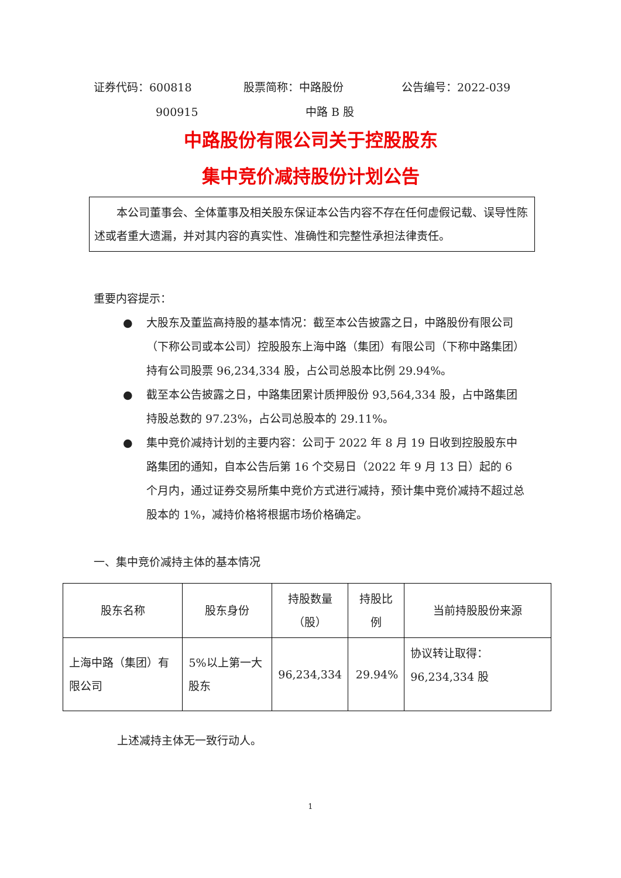证券代码：600818 股票简称：中路股份 公告编号：2022-039
900915 中路 B 股
中路股份有限公司关于控股股东
集中竞价减持股份计划公告
　　本公司董事会、全体董事及相关股东保证本公告内容不存在任何虚假记载、误导性陈述或者重大遗漏，并对其内容的真实性、准确性和完整性承担法律责任。
重要内容提示：
● 大股东及董监高持股的基本情况：截至本公告披露之日，中路股份有限公司（下称公司或本公司）控股股东上海中路（集团）有限公司（下称中路集团）持有公司股票 96,234,334 股，占公司总股本比例 29.94%。
● 截至本公告披露之日，中路集团累计质押股份 93,564,334 股，占中路集团持股总数的 97.23%，占公司总股本的 29.11%。
● 集中竞价减持计划的主要内容：公司于 2022 年 8 月 19 日收到控股股东中路集团的通知，自本公告后第 16 个交易日（2022 年 9 月 13 日）起的 6 个月内，通过证券交易所集中竞价方式进行减持，预计集中竞价减持不超过总股本的 1%，减持价格将根据市场价格确定。
一、集中竞价减持主体的基本情况
| 股东名称 | 股东身份 | 持股数量 （股） | 持股比例 | 当前持股股份来源 |
| --- | --- | --- | --- | --- |
| 上海中路（集团）有限公司 | 5%以上第一大股东 | 96,234,334 | 29.94% | 协议转让取得：96,234,334 股 |
上述减持主体无一致行动人。
1